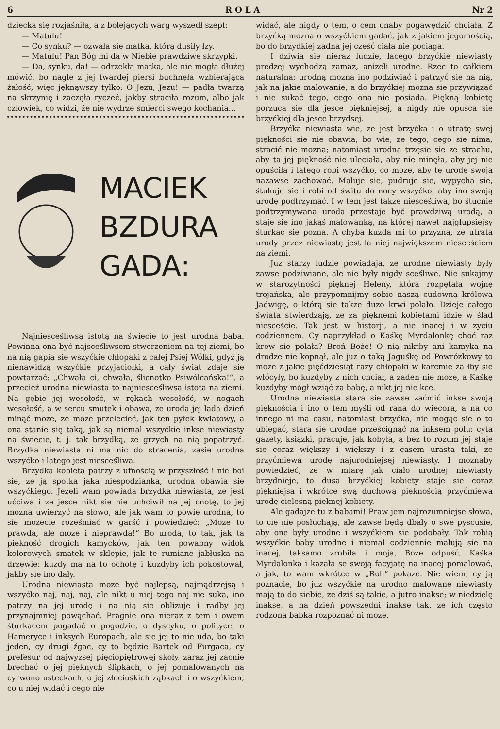6 R O L A Nr 2
dziecka się rozjaśniła, a z bolejących warg wyszedł szept:
— Matulu!
— Co synku? — ozwała się matka, którą dusiły łzy.
— Matulu! Pan Bóg mi da w Niebie prawdziwe skrzypki.
— Da, synku, da! — odrzekła matka, ale nie mogła dłużej mówić, bo nagle z jej twardej piersi buchnęła wzbierająca żałość, więc jęknąwszy tylko: O Jezu, Jezu! — padła twarzą na skrzynię i zaczęła ryczeć, jakby straciła rozum, albo jak człowiek, co widzi, że nie wydrze śmierci swego kochania...
MACIEK
BZDURA
GADA:
Najniesceśliwsą istotą na świecie to jest urodna baba. Powinna ona być najsceśliwsem stworzeniem na tej ziemi, bo na nią gapią sie wszyćkie chłopaki z całej Psiej Wólki, gdyż ją nienawidzą wszyćkie przyjaciołki, a cały świat zdaje sie powtarzać: „Chwała ci, chwała, ślicnotko Psiwólcańska!“, a przecież urodna niewiasta to najniesceśliwsa istota na ziemi. Na gębie jej wesołość, w rękach wesołość, w nogach wesołość, a w sercu smutek i obawa, ze uroda jej lada dzień minąć moze, ze moze przelecieć, jak ten pyłek kwiatowy, a ona stanie się taką, jak są niemal wszyćkie inkse niewiasty na świecie, t. j. tak brzydką, ze grzych na nią popatrzyć. Brzydka niewiasta ni ma nic do stracenia, zasie urodna wszyćko i latego jest niesceśliwa.
Brzydka kobieta patrzy z ufnością w przyszłość i nie boi sie, ze ją spotka jaka niespodzianka, urodna obawia sie wszyćkiego. Jezeli wam powiada brzydka niewiasta, ze jest ućciwa i ze jesce nikt sie nie uchciwił na jej cnotę, to jej mozna uwierzyć na słowo, ale jak wam to powie urodna, to sie mozecie roześmiać w garść i powiedzieć: „Moze to prawda, ale moze i nieprawda!“ Bo uroda, to tak, jak ta piękność drogich kamycków, jak ten powabny widok kolorowych smatek w sklepie, jak te rumiane jabłuska na drzewie: kuzdy ma na to ochotę i kuzdyby ich pokostował, jakby sie ino dały.
Urodna niewiasta moze być najlepsą, najmądrzejsą i wszyćko naj, naj, naj, ale nikt u niej tego naj nie suka, ino patrzy na jej urodę i na nią sie oblizuje i radby jej przynajmniej powąchać. Pragnie ona nieraz z tem i owem śturkacem pogadać o pogodzie, o dyscyku, o polityce, o Hameryce i inksych Europach, ale sie jej to nie uda, bo taki jeden, cy drugi źgac, cy to będzie Bartek od Furgaca, cy prefesur od najwyzsej pięciopiętrowej skoły, zaraz jej zacnie brechać o jej pięknych ślipkach, o jej pomalowanych na cyrwono usteckach, o jej złociuśkich ząbkach i o wszyćkiem, co u niej widać i cego nie
widać, ale nigdy o tem, o cem onaby pogawędzić chciała. Z brzyćką mozna o wszyćkiem gadać, jak z jakiem jegomością, bo do brzydkiej zadna jej część ciała nie pociąga.
I dziwią sie nieraz ludzie, lacego brzyćkie niewiasty prędzej wychodzą zamąz, anizeli urodne. Rzec to całkiem naturalna: urodną mozna ino podziwiać i patrzyć sie na nią, jak na jakie malowanie, a do brzyćkiej mozna sie przywiązać i nie sukać tego, cego ona nie posiada. Piękną kobietę porzuca sie dla jesce piękniejsej, a nigdy nie opusca sie brzyćkiej dla jesce brzydsej.
Brzyćka niewiasta wie, ze jest brzyćka i o utratę swej piękności sie nie obawia, bo wie, ze tego, cego sie nima, stracić nie mozna; natomiast urodna trzęsie sie ze strachu, aby ta jej piękność nie uleciała, aby nie minęła, aby jej nie opuściła i latego robi wszyćko, co moze, aby tę urodę swoją nazawse zachować. Maluje sie, pudruje sie, wypycha sie, śtukuje sie i robi od świtu do nocy wszyćko, aby ino swoją urodę podtrzymać. I w tem jest takze niesceśliwą, bo śtucnie podtrzymywana uroda przestaje być prawdziwą urodą, a staje sie ino jakąś malowanką, na której nawet najgłupsiejsy śturkac sie pozna. A chyba kuzda mi to przyzna, ze utrata urody przez niewiastę jest la niej największem niesceściem na ziemi.
Juz starzy ludzie powiadają, ze urodne niewiasty były zawse podziwiane, ale nie były nigdy sceśliwe. Nie sukajmy w starozytności pięknej Heleny, która rozpętała wojnę trojańską, ale przypomnijmy sobie naszą cudowną królową Jadwigę, o którą sie takze duzo krwi polało. Dzieje całego świata stwierdzają, ze za pięknemi kobietami idzie w ślad niesceście. Tak jest w historji, a nie inacej i w zyciu codziennem. Cy naprzykład o Kaśkę Myrdalonkę choć raz krew sie polała? Broń Boże! O nią niktby ani kamyka na drodze nie kopnął, ale juz o taką Jaguśkę od Powrózkowy to moze z jakie pięćdziesiąt razy chłopaki w karcmie za łby sie włócyły, bo kuzdyby z nich chciał, a zaden nie moze, a Kaśkę kuzdyby mógł wziąć za babę, a nikt jej nie kce.
Urodna niewiasta stara sie zawse zaćmić inkse swoją pięknością i ino o tem myśli od rana do wiecora, a na co innego ni ma casu, natomiast brzyćka, nie mogąc sie o to ubiegać, stara sie urodne prześcignąć na inksem polu: cyta gazety, ksiązki, pracuje, jak kobyła, a bez to rozum jej staje sie coraz większy i większy i z casem urasta taki, ze przyćmiewa urodę najurodniejsej niewiasty. I moznaby powiedzieć, ze w miarę jak ciało urodnej niewiasty brzydnieje, to dusa brzyćkiej kobiety staje sie coraz piękniejsa i wkrótce swą duchową pięknością przyćmiewa urodę cielesną pięknej kobiety.
Ale gadajze tu z babami! Praw jem najrozumniejse słowa, to cie nie posłuchają, ale zawse będą dbały o swe pyscusie, aby one były urodne i wszyćkiem sie podobały. Tak robią wszyćkie baby urodne i niemal codziennie malują sie na inacej, taksamo zrobiła i moja, Boże odpuść, Kaśka Myrdalonka i kazała se swoją facyjatę na inacej pomalować, a jak, to wam wkrótce w „Roli“ pokaze. Nie wiem, cy ją poznacie, bo juz wszyćkie na urodno malowane niewiasty mają to do siebie, ze dziś są takie, a jutro inakse; w niedzielę inakse, a na dzień powszedni inakse tak, ze ich często rodzona babka rozpoznać ni moze.